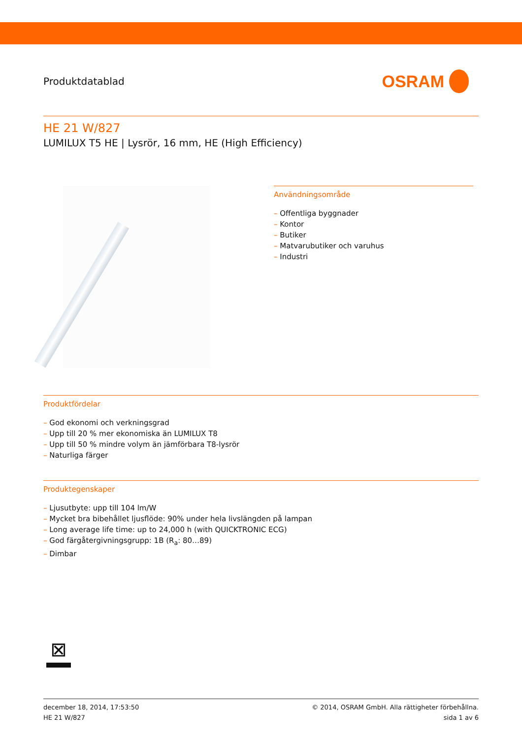Produktdatablad
OSRAM
HE 21 W/827
LUMILUX T5 HE | Lysrör, 16 mm, HE (High Efficiency)
Användningsområde
– Offentliga byggnader
– Kontor
– Butiker
– Matvarubutiker och varuhus
– Industri
Produktfördelar
– God ekonomi och verkningsgrad
– Upp till 20 % mer ekonomiska än LUMILUX T8
– Upp till 50 % mindre volym än jämförbara T8-lysrör
– Naturliga färger
Produktegenskaper
– Ljusutbyte: upp till 104 lm/W
– Mycket bra bibehållet ljusflöde: 90% under hela livslängden på lampan
– Long average life time: up to 24,000 h (with QUICKTRONIC ECG)
– God färgåtergivningsgrupp: 1B (R<sub>a</sub>: 80…89)
– Dimbar
⊠
december 18, 2014, 17:53:50
HE 21 W/827
© 2014, OSRAM GmbH. Alla rättigheter förbehållna.
sida 1 av 6